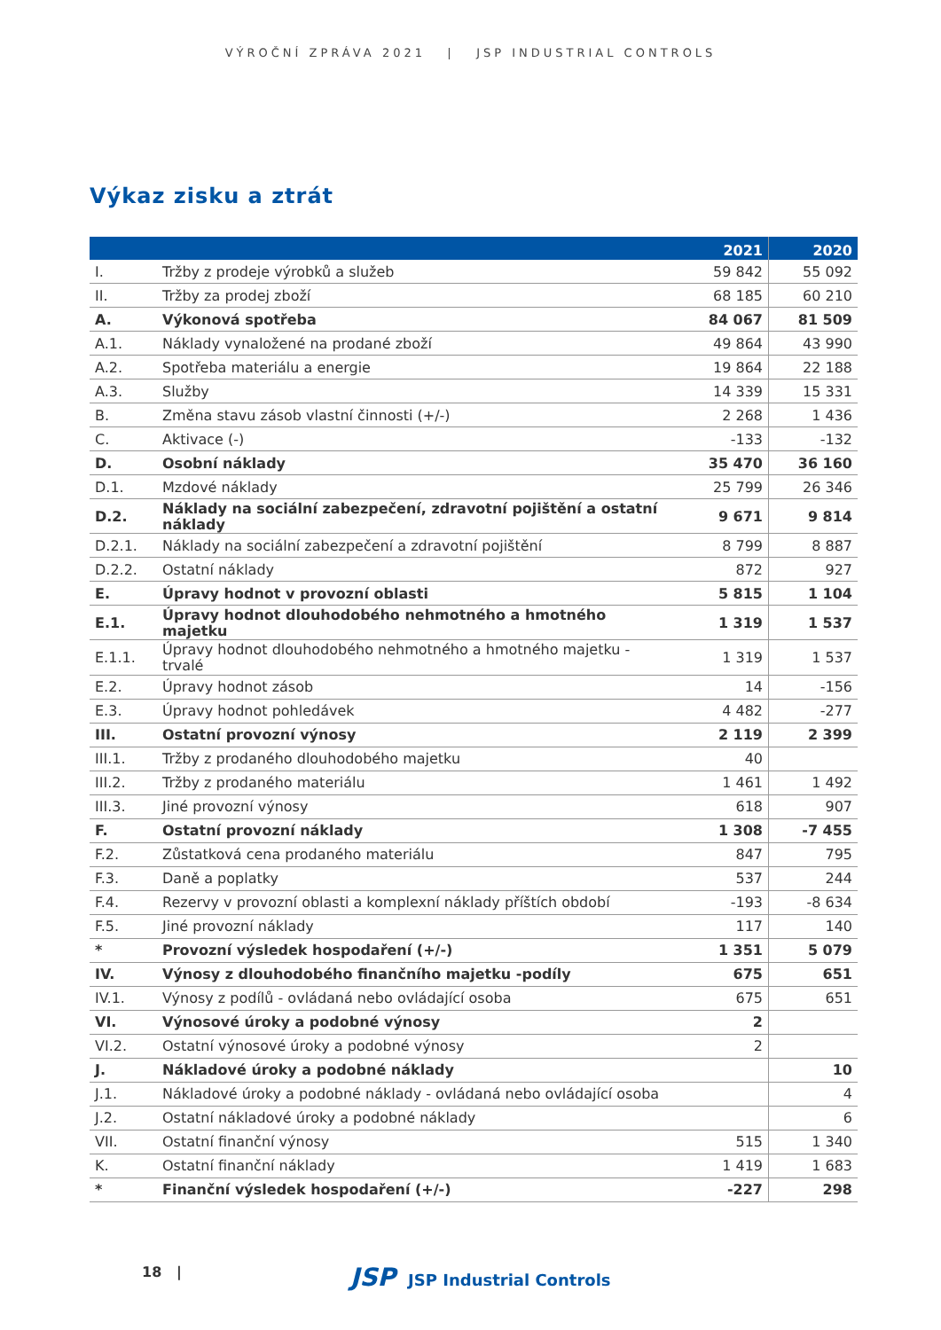VÝROČNÍ ZPRÁVA 2021 | JSP INDUSTRIAL CONTROLS
Výkaz zisku a ztrát
| | | 2021 | 2020 |
| --- | --- | --- | --- |
| I. | Tržby z prodeje výrobků a služeb | 59 842 | 55 092 |
| II. | Tržby za prodej zboží | 68 185 | 60 210 |
| A. | Výkonová spotřeba | 84 067 | 81 509 |
| A.1. | Náklady vynaložené na prodané zboží | 49 864 | 43 990 |
| A.2. | Spotřeba materiálu a energie | 19 864 | 22 188 |
| A.3. | Služby | 14 339 | 15 331 |
| B. | Změna stavu zásob vlastní činnosti (+/-) | 2 268 | 1 436 |
| C. | Aktivace (-) | -133 | -132 |
| D. | Osobní náklady | 35 470 | 36 160 |
| D.1. | Mzdové náklady | 25 799 | 26 346 |
| D.2. | Náklady na sociální zabezpečení, zdravotní pojištění a ostatní náklady | 9 671 | 9 814 |
| D.2.1. | Náklady na sociální zabezpečení a zdravotní pojištění | 8 799 | 8 887 |
| D.2.2. | Ostatní náklady | 872 | 927 |
| E. | Úpravy hodnot v provozní oblasti | 5 815 | 1 104 |
| E.1. | Úpravy hodnot dlouhodobého nehmotného a hmotného majetku | 1 319 | 1 537 |
| E.1.1. | Úpravy hodnot dlouhodobého nehmotného a hmotného majetku - trvalé | 1 319 | 1 537 |
| E.2. | Úpravy hodnot zásob | 14 | -156 |
| E.3. | Úpravy hodnot pohledávek | 4 482 | -277 |
| III. | Ostatní provozní výnosy | 2 119 | 2 399 |
| III.1. | Tržby z prodaného dlouhodobého majetku | 40 | |
| III.2. | Tržby z prodaného materiálu | 1 461 | 1 492 |
| III.3. | Jiné provozní výnosy | 618 | 907 |
| F. | Ostatní provozní náklady | 1 308 | -7 455 |
| F.2. | Zůstatková cena prodaného materiálu | 847 | 795 |
| F.3. | Daně a poplatky | 537 | 244 |
| F.4. | Rezervy v provozní oblasti a komplexní náklady příštích období | -193 | -8 634 |
| F.5. | Jiné provozní náklady | 117 | 140 |
| * | Provozní výsledek hospodaření (+/-) | 1 351 | 5 079 |
| IV. | Výnosy z dlouhodobého finančního majetku -podíly | 675 | 651 |
| IV.1. | Výnosy z podílů - ovládaná nebo ovládající osoba | 675 | 651 |
| VI. | Výnosové úroky a podobné výnosy | 2 | |
| VI.2. | Ostatní výnosové úroky a podobné výnosy | 2 | |
| J. | Nákladové úroky a podobné náklady | | 10 |
| J.1. | Nákladové úroky a podobné náklady - ovládaná nebo ovládající osoba | | 4 |
| J.2. | Ostatní nákladové úroky a podobné náklady | | 6 |
| VII. | Ostatní finanční výnosy | 515 | 1 340 |
| K. | Ostatní finanční náklady | 1 419 | 1 683 |
| * | Finanční výsledek hospodaření (+/-) | -227 | 298 |
18 | JSP JSP Industrial Controls